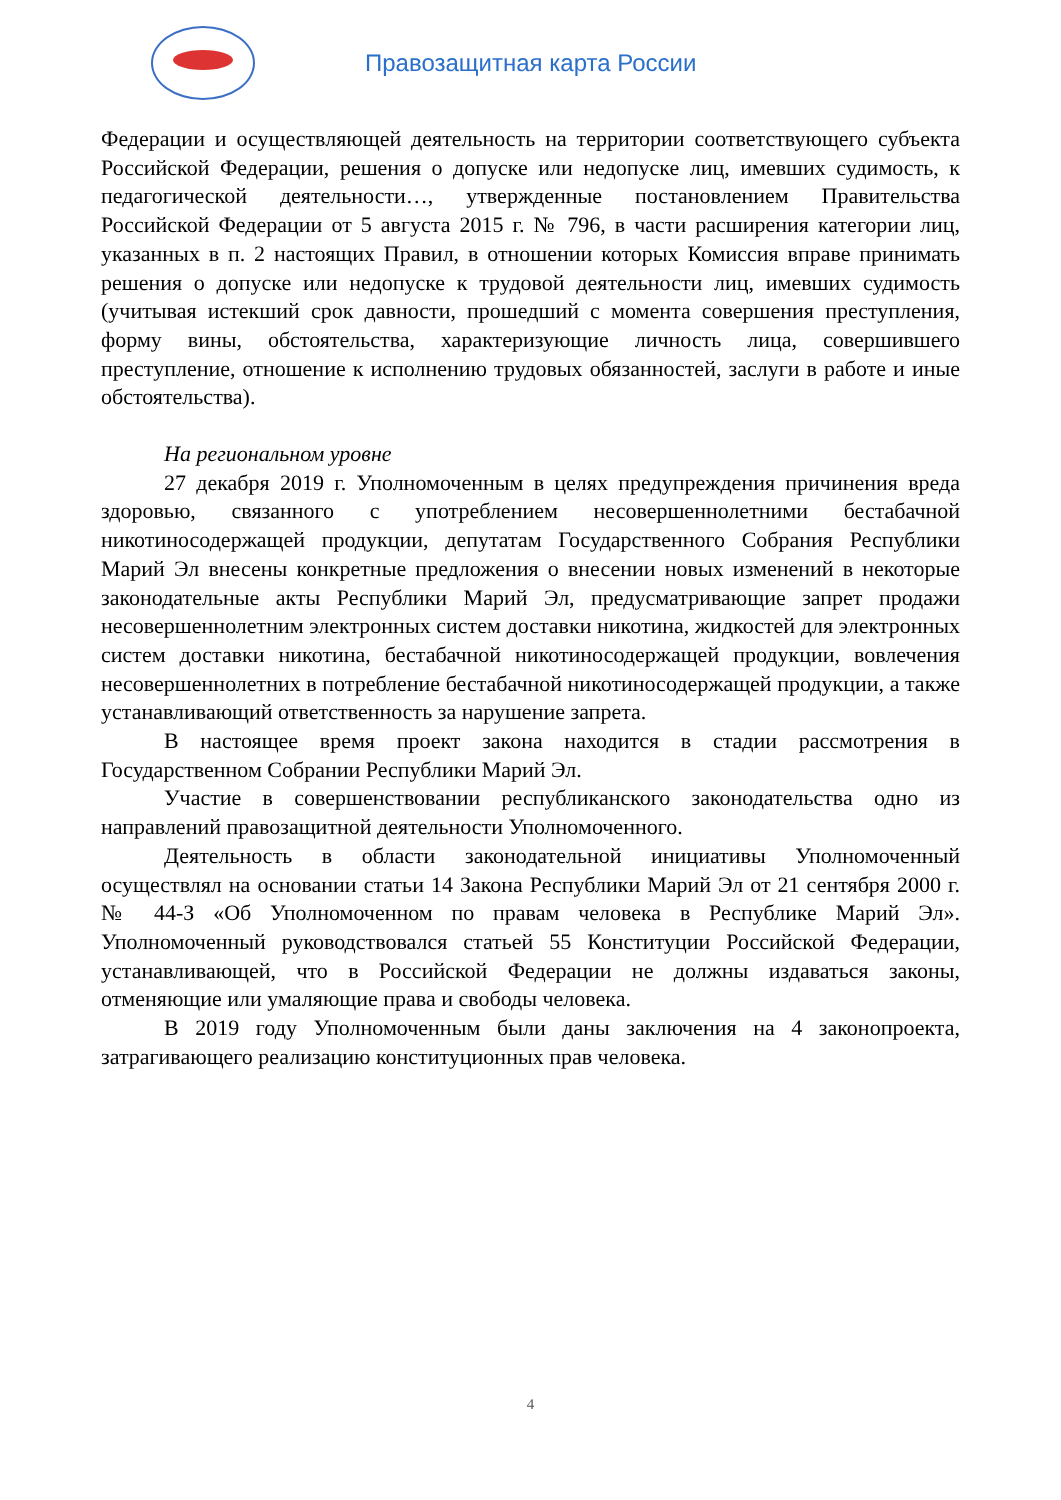Правозащитная карта России
Федерации и осуществляющей деятельность на территории соответствующего субъекта Российской Федерации, решения о допуске или недопуске лиц, имевших судимость, к педагогической деятельности…, утвержденные постановлением Правительства Российской Федерации от 5 августа 2015 г. № 796, в части расширения категории лиц, указанных в п. 2 настоящих Правил, в отношении которых Комиссия вправе принимать решения о допуске или недопуске к трудовой деятельности лиц, имевших судимость (учитывая истекший срок давности, прошедший с момента совершения преступления, форму вины, обстоятельства, характеризующие личность лица, совершившего преступление, отношение к исполнению трудовых обязанностей, заслуги в работе и иные обстоятельства).
На региональном уровне
27 декабря 2019 г. Уполномоченным в целях предупреждения причинения вреда здоровью, связанного с употреблением несовершеннолетними бестабачной никотиносодержащей продукции, депутатам Государственного Собрания Республики Марий Эл внесены конкретные предложения о внесении новых изменений в некоторые законодательные акты Республики Марий Эл, предусматривающие запрет продажи несовершеннолетним электронных систем доставки никотина, жидкостей для электронных систем доставки никотина, бестабачной никотиносодержащей продукции, вовлечения несовершеннолетних в потребление бестабачной никотиносодержащей продукции, а также устанавливающий ответственность за нарушение запрета.
В настоящее время проект закона находится в стадии рассмотрения в Государственном Собрании Республики Марий Эл.
Участие в совершенствовании республиканского законодательства одно из направлений правозащитной деятельности Уполномоченного.
Деятельность в области законодательной инициативы Уполномоченный осуществлял на основании статьи 14 Закона Республики Марий Эл от 21 сентября 2000 г. № 44-З «Об Уполномоченном по правам человека в Республике Марий Эл». Уполномоченный руководствовался статьей 55 Конституции Российской Федерации, устанавливающей, что в Российской Федерации не должны издаваться законы, отменяющие или умаляющие права и свободы человека.
В 2019 году Уполномоченным были даны заключения на 4 законопроекта, затрагивающего реализацию конституционных прав человека.
4